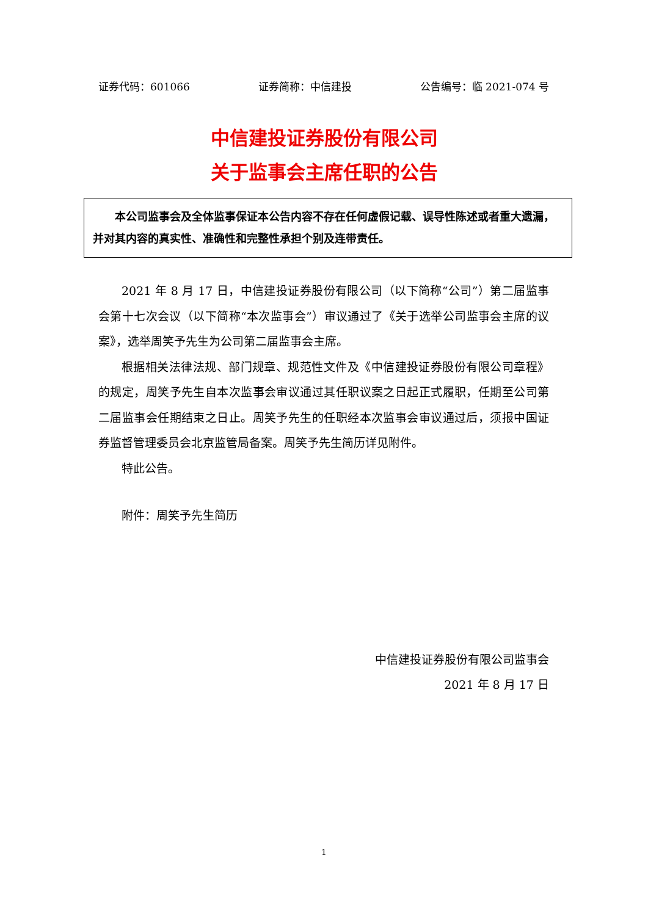证券代码：601066 证券简称：中信建投 公告编号：临 2021-074 号
中信建投证券股份有限公司
关于监事会主席任职的公告
本公司监事会及全体监事保证本公告内容不存在任何虚假记载、误导性陈述或者重大遗漏，并对其内容的真实性、准确性和完整性承担个别及连带责任。
2021 年 8 月 17 日，中信建投证券股份有限公司（以下简称“公司”）第二届监事会第十七次会议（以下简称“本次监事会”）审议通过了《关于选举公司监事会主席的议案》，选举周笑予先生为公司第二届监事会主席。
根据相关法律法规、部门规章、规范性文件及《中信建投证券股份有限公司章程》的规定，周笑予先生自本次监事会审议通过其任职议案之日起正式履职，任期至公司第二届监事会任期结束之日止。周笑予先生的任职经本次监事会审议通过后，须报中国证券监督管理委员会北京监管局备案。周笑予先生简历详见附件。
特此公告。
附件：周笑予先生简历
中信建投证券股份有限公司监事会
2021 年 8 月 17 日
1